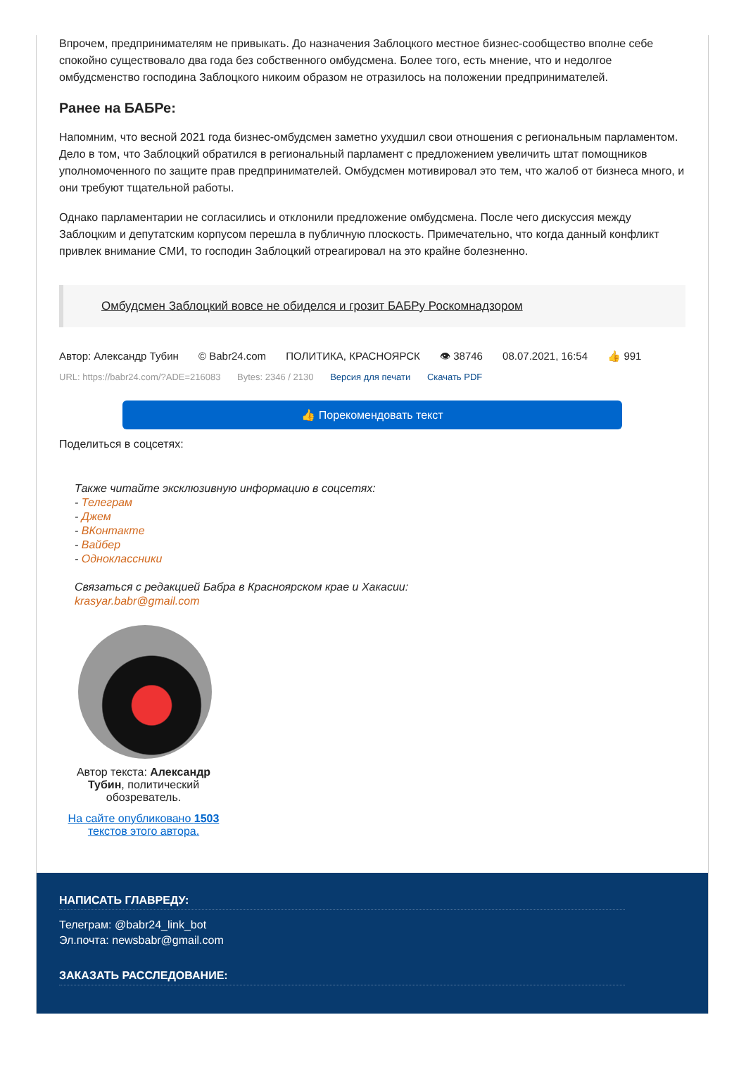Впрочем, предпринимателям не привыкать. До назначения Заблоцкого местное бизнес-сообщество вполне себе спокойно существовало два года без собственного омбудсмена. Более того, есть мнение, что и недолгое омбудсменство господина Заблоцкого никоим образом не отразилось на положении предпринимателей.
Ранее на БАБРе:
Напомним, что весной 2021 года бизнес-омбудсмен заметно ухудшил свои отношения с региональным парламентом. Дело в том, что Заблоцкий обратился в региональный парламент с предложением увеличить штат помощников уполномоченного по защите прав предпринимателей. Омбудсмен мотивировал это тем, что жалоб от бизнеса много, и они требуют тщательной работы.
Однако парламентарии не согласились и отклонили предложение омбудсмена. После чего дискуссия между Заблоцким и депутатским корпусом перешла в публичную плоскость. Примечательно, что когда данный конфликт привлек внимание СМИ, то господин Заблоцкий отреагировал на это крайне болезненно.
Омбудсмен Заблоцкий вовсе не обиделся и грозит БАБРу Роскомнадзором
Автор: Александр Тубин © Babr24.com ПОЛИТИКА, КРАСНОЯРСК 👁 38746 08.07.2021, 16:54 👍 991
URL: https://babr24.com/?ADE=216083 Bytes: 2346 / 2130 Версия для печати Скачать PDF
👍 Порекомендовать текст
Поделиться в соцсетях:
Также читайте эксклюзивную информацию в соцсетях:
- Телеграм
- Джем
- ВКонтакте
- Вайбер
- Одноклассники
Связаться с редакцией Бабра в Красноярском крае и Хакасии:
krasyar.babr@gmail.com
Автор текста: Александр Тубин, политический обозреватель.
На сайте опубликовано 1503 текстов этого автора.
НАПИСАТЬ ГЛАВРЕДУ:
Телеграм: @babr24_link_bot
Эл.почта: newsbabr@gmail.com
ЗАКАЗАТЬ РАССЛЕДОВАНИЕ: